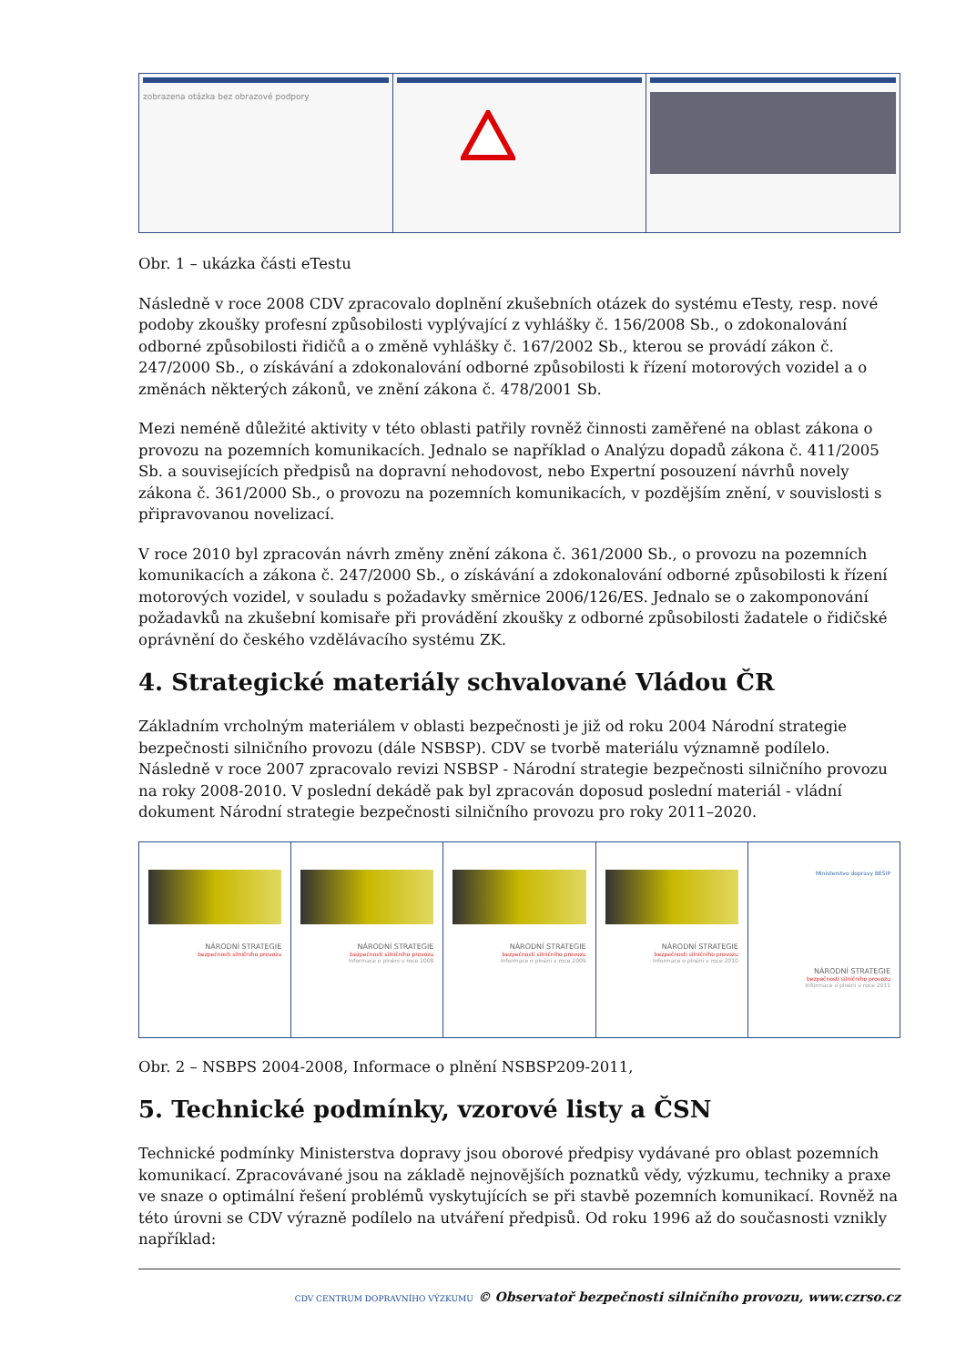zobrazena otázka bez obrazové podpory
Obr. 1 – ukázka části eTestu
Následně v roce 2008 CDV zpracovalo doplnění zkušebních otázek do systému eTesty, resp. nové podoby zkoušky profesní způsobilosti vyplývající z vyhlášky č. 156/2008 Sb., o zdokonalování odborné způsobilosti řidičů a o změně vyhlášky č. 167/2002 Sb., kterou se provádí zákon č. 247/2000 Sb., o získávání a zdokonalování odborné způsobilosti k řízení motorových vozidel a o změnách některých zákonů, ve znění zákona č. 478/2001 Sb.
Mezi neméně důležité aktivity v této oblasti patřily rovněž činnosti zaměřené na oblast zákona o provozu na pozemních komunikacích. Jednalo se například o Analýzu dopadů zákona č. 411/2005 Sb. a souvisejících předpisů na dopravní nehodovost, nebo Expertní posouzení návrhů novely zákona č. 361/2000 Sb., o provozu na pozemních komunikacích, v pozdějším znění, v souvislosti s připravovanou novelizací.
V roce 2010 byl zpracován návrh změny znění zákona č. 361/2000 Sb., o provozu na pozemních komunikacích a zákona č. 247/2000 Sb., o získávání a zdokonalování odborné způsobilosti k řízení motorových vozidel, v souladu s požadavky směrnice 2006/126/ES. Jednalo se o zakomponování požadavků na zkušební komisaře při provádění zkoušky z odborné způsobilosti žadatele o řidičské oprávnění do českého vzdělávacího systému ZK.
4. Strategické materiály schvalované Vládou ČR
Základním vrcholným materiálem v oblasti bezpečnosti je již od roku 2004 Národní strategie bezpečnosti silničního provozu (dále NSBSP). CDV se tvorbě materiálu významně podílelo. Následně v roce 2007 zpracovalo revizi NSBSP - Národní strategie bezpečnosti silničního provozu na roky 2008-2010. V poslední dekádě pak byl zpracován doposud poslední materiál - vládní dokument Národní strategie bezpečnosti silničního provozu pro roky 2011–2020.
NÁRODNÍ STRATEGIE
bezpečnosti silničního provozu
NÁRODNÍ STRATEGIE
bezpečnosti silničního provozu
Informace o plnění v roce 2008
NÁRODNÍ STRATEGIE
bezpečnosti silničního provozu
Informace o plnění v roce 2009
NÁRODNÍ STRATEGIE
bezpečnosti silničního provozu
Informace o plnění v roce 2010
Ministerstvo dopravy BESIP
NÁRODNÍ STRATEGIE
bezpečnosti silničního provozu
Informace o plnění v roce 2011
Obr. 2 – NSBPS 2004-2008, Informace o plnění NSBSP209-2011,
5. Technické podmínky, vzorové listy a ČSN
Technické podmínky Ministerstva dopravy jsou oborové předpisy vydávané pro oblast pozemních komunikací. Zpracovávané jsou na základě nejnovějších poznatků vědy, výzkumu, techniky a praxe ve snaze o optimální řešení problémů vyskytujících se při stavbě pozemních komunikací. Rovněž na této úrovni se CDV výrazně podílelo na utváření předpisů. Od roku 1996 až do současnosti vznikly například:
CDV CENTRUM DOPRAVNÍHO VÝZKUMU © Observatoř bezpečnosti silničního provozu, www.czrso.cz